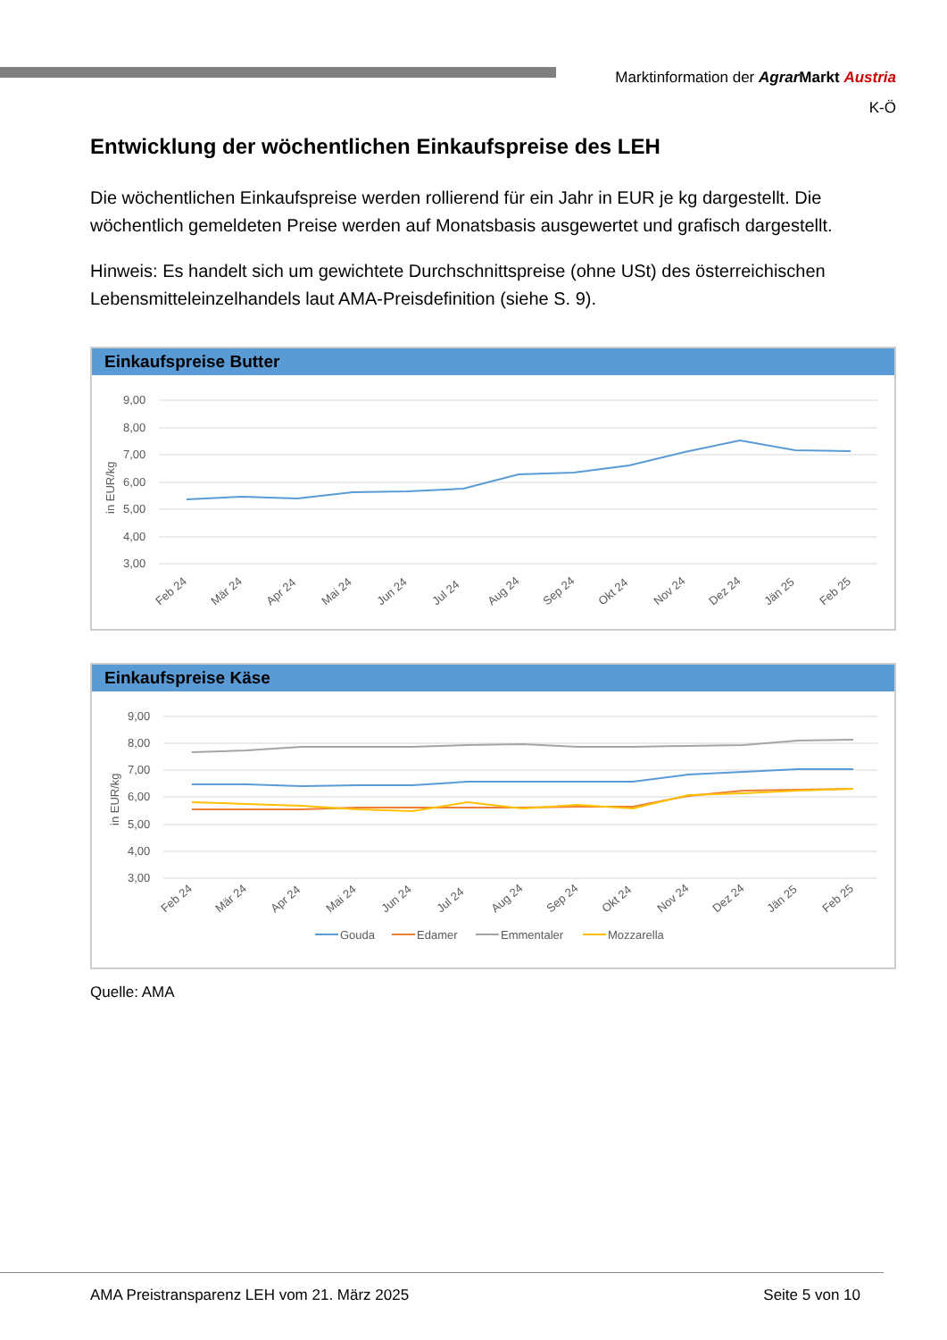Marktinformation der Agrar Markt Austria
K-Ö
Entwicklung der wöchentlichen Einkaufspreise des LEH
Die wöchentlichen Einkaufspreise werden rollierend für ein Jahr in EUR je kg dargestellt. Die wöchentlich gemeldeten Preise werden auf Monatsbasis ausgewertet und grafisch dargestellt.
Hinweis: Es handelt sich um gewichtete Durchschnittspreise (ohne USt) des österreichischen Lebensmitteleinzelhandels laut AMA-Preisdefinition (siehe S. 9).
Einkaufspreise Butter
9,00
8,00
7,00
6,00
5,00
4,00
3,00
in EUR/kg
Feb 24
Mär 24
Apr 24
Mai 24
Jun 24
Jul 24
Aug 24
Sep 24
Okt 24
Nov 24
Dez 24
Jän 25
Feb 25
Einkaufspreise Käse
9,00
8,00
7,00
6,00
5,00
4,00
3,00
in EUR/kg
Feb 24
Mär 24
Apr 24
Mai 24
Jun 24
Jul 24
Aug 24
Sep 24
Okt 24
Nov 24
Dez 24
Jän 25
Feb 25
Gouda
Edamer
Emmentaler
Mozzarella
Quelle: AMA
AMA Preistransparenz LEH vom 21. März 2025 Seite 5 von 10